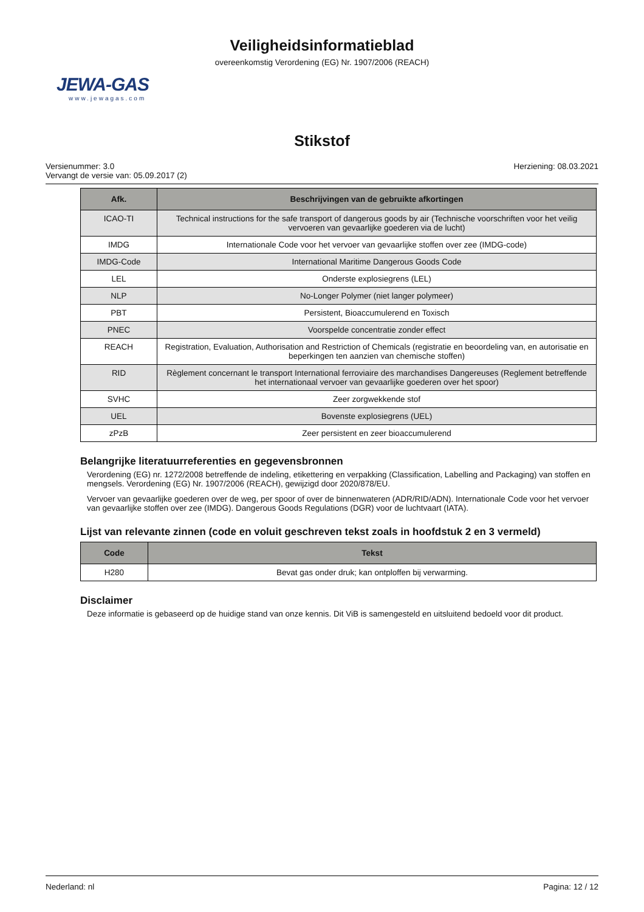Veiligheidsinformatieblad
overeenkomstig Verordening (EG) Nr. 1907/2006 (REACH)
JEWA-GAS
www.jewagas.com
Stikstof
Versienummer: 3.0
Vervangt de versie van: 05.09.2017 (2)
Herziening: 08.03.2021
| Afk. | Beschrijvingen van de gebruikte afkortingen |
| --- | --- |
| ICAO-TI | Technical instructions for the safe transport of dangerous goods by air (Technische voorschriften voor het veilig vervoeren van gevaarlijke goederen via de lucht) |
| IMDG | Internationale Code voor het vervoer van gevaarlijke stoffen over zee (IMDG-code) |
| IMDG-Code | International Maritime Dangerous Goods Code |
| LEL | Onderste explosiegrens (LEL) |
| NLP | No-Longer Polymer (niet langer polymeer) |
| PBT | Persistent, Bioaccumulerend en Toxisch |
| PNEC | Voorspelde concentratie zonder effect |
| REACH | Registration, Evaluation, Authorisation and Restriction of Chemicals (registratie en beoordeling van, en autorisatie en beperkingen ten aanzien van chemische stoffen) |
| RID | Règlement concernant le transport International ferroviaire des marchandises Dangereuses (Reglement betreffende het internationaal vervoer van gevaarlijke goederen over het spoor) |
| SVHC | Zeer zorgwekkende stof |
| UEL | Bovenste explosiegrens (UEL) |
| zPzB | Zeer persistent en zeer bioaccumulerend |
Belangrijke literatuurreferenties en gegevensbronnen
Verordening (EG) nr. 1272/2008 betreffende de indeling, etikettering en verpakking (Classification, Labelling and Packaging) van stoffen en mengsels. Verordening (EG) Nr. 1907/2006 (REACH), gewijzigd door 2020/878/EU.
Vervoer van gevaarlijke goederen over de weg, per spoor of over de binnenwateren (ADR/RID/ADN). Internationale Code voor het vervoer van gevaarlijke stoffen over zee (IMDG). Dangerous Goods Regulations (DGR) voor de luchtvaart (IATA).
Lijst van relevante zinnen (code en voluit geschreven tekst zoals in hoofdstuk 2 en 3 vermeld)
| Code | Tekst |
| --- | --- |
| H280 | Bevat gas onder druk; kan ontploffen bij verwarming. |
Disclaimer
Deze informatie is gebaseerd op de huidige stand van onze kennis. Dit ViB is samengesteld en uitsluitend bedoeld voor dit product.
Nederland: nl Pagina: 12 / 12